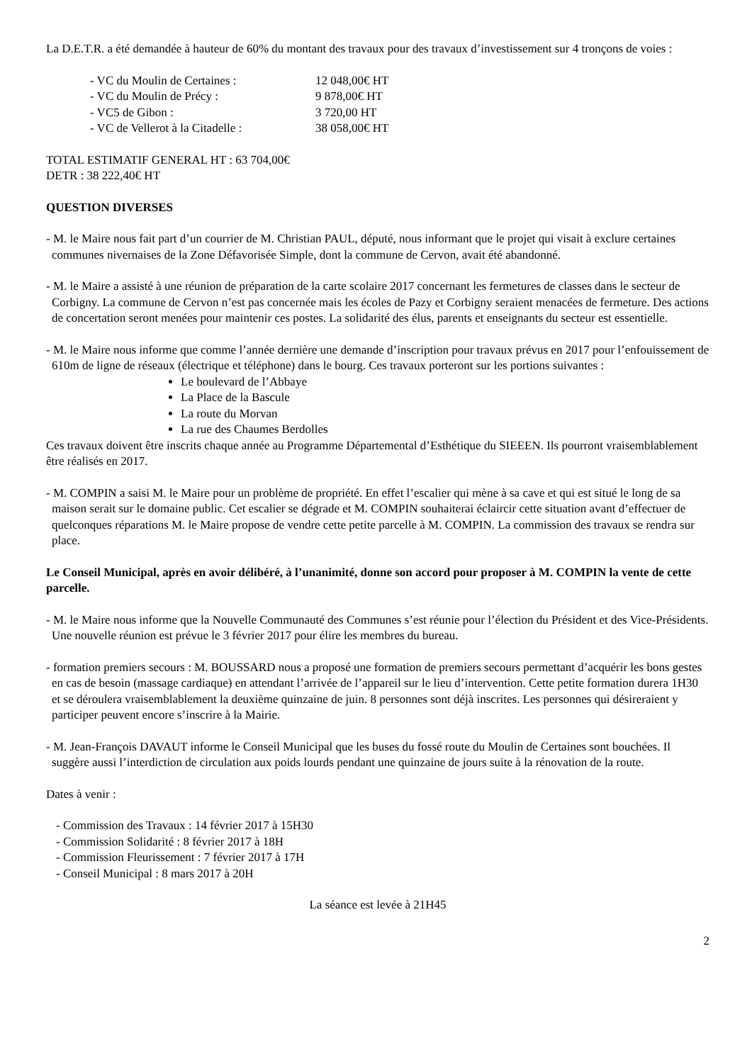La D.E.T.R. a été demandée à hauteur de 60% du montant des travaux pour des travaux d’investissement sur 4 tronçons de voies :
| - VC du Moulin de Certaines : | 12 048,00€ HT |
| - VC du Moulin de Précy : | 9 878,00€ HT |
| - VC5 de Gibon : | 3 720,00 HT |
| - VC de Vellerot à la Citadelle : | 38 058,00€ HT |
TOTAL ESTIMATIF GENERAL HT : 63 704,00€
DETR : 38 222,40€ HT
QUESTION DIVERSES
- M. le Maire nous fait part d’un courrier de M. Christian PAUL, député, nous informant que le projet qui visait à exclure certaines communes nivernaises de la Zone Défavorisée Simple, dont la commune de Cervon, avait été abandonné.
- M. le Maire a assisté à une réunion de préparation de la carte scolaire 2017 concernant les fermetures de classes dans le secteur de Corbigny. La commune de Cervon n’est pas concernée mais les écoles de Pazy et Corbigny seraient menacées de fermeture. Des actions de concertation seront menées pour maintenir ces postes. La solidarité des élus, parents et enseignants du secteur est essentielle.
- M. le Maire nous informe que comme l’année dernière une demande d’inscription pour travaux prévus en 2017 pour l’enfouissement de 610m de ligne de réseaux (électrique et téléphone) dans le bourg. Ces travaux porteront sur les portions suivantes :
Le boulevard de l’Abbaye
La Place de la Bascule
La route du Morvan
La rue des Chaumes Berdolles
Ces travaux doivent être inscrits chaque année au Programme Départemental d’Esthétique du SIEEEN. Ils pourront vraisemblablement être réalisés en 2017.
- M. COMPIN a saisi M. le Maire pour un problème de propriété. En effet l’escalier qui mène à sa cave et qui est situé le long de sa maison serait sur le domaine public. Cet escalier se dégrade et M. COMPIN souhaiterai éclaircir cette situation avant d’effectuer de quelconques réparations M. le Maire propose de vendre cette petite parcelle à M. COMPIN. La commission des travaux se rendra sur place.
Le Conseil Municipal, après en avoir délibéré, à l’unanimité, donne son accord pour proposer à M. COMPIN la vente de cette parcelle.
- M. le Maire nous informe que la Nouvelle Communauté des Communes s’est réunie pour l’élection du Président et des Vice-Présidents. Une nouvelle réunion est prévue le 3 février 2017 pour élire les membres du bureau.
- formation premiers secours : M. BOUSSARD nous a proposé une formation de premiers secours permettant d’acquérir les bons gestes en cas de besoin (massage cardiaque) en attendant l’arrivée de l’appareil sur le lieu d’intervention. Cette petite formation durera 1H30 et se déroulera vraisemblablement la deuxième quinzaine de juin. 8 personnes sont déjà inscrites. Les personnes qui désireraient y participer peuvent encore s’inscrire à la Mairie.
- M. Jean-François DAVAUT informe le Conseil Municipal que les buses du fossé route du Moulin de Certaines sont bouchées. Il suggère aussi l’interdiction de circulation aux poids lourds pendant une quinzaine de jours suite à la rénovation de la route.
Dates à venir :
- Commission des Travaux : 14 février 2017 à 15H30
- Commission Solidarité : 8 février 2017 à 18H
- Commission Fleurissement : 7 février 2017 à 17H
- Conseil Municipal : 8 mars 2017 à 20H
La séance est levée à 21H45
2